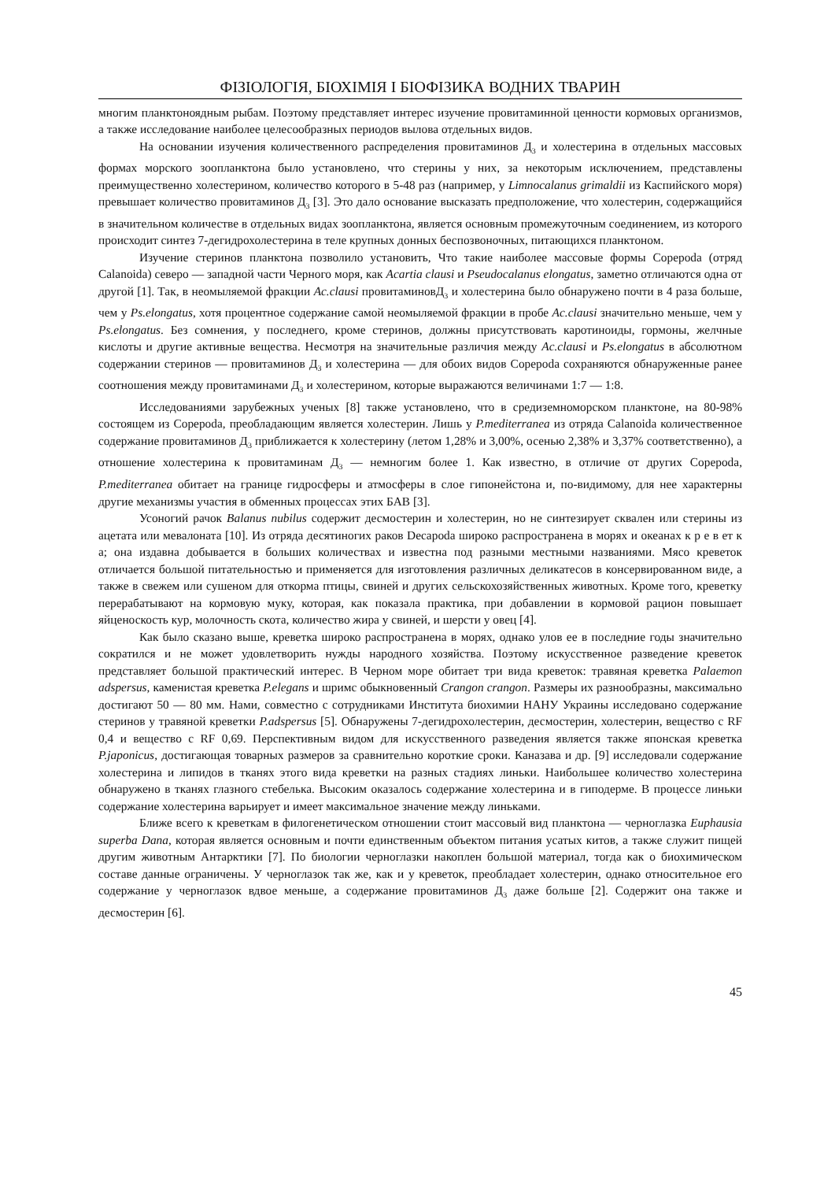ФІЗІОЛОГІЯ, БІОХІМІЯ І БІОФІЗИКА ВОДНИХ ТВАРИН
многим планктоноядным рыбам. Поэтому представляет интерес изучение провитаминной ценности кормовых организмов, а также исследование наиболее целесообразных периодов вылова отдельных видов.
На основании изучения количественного распределения провитаминов Д<sub>3</sub> и холестерина в отдельных массовых формах морского зоопланктона было установлено, что стерины у них, за некоторым исключением, представлены преимущественно холестерином, количество которого в 5-48 раз (например, у Limnocalanus grimaldii из Каспийского моря) превышает количество провитаминов Д<sub>3</sub> [3]. Это дало основание высказать предположение, что холестерин, содержащийся в значительном количестве в отдельных видах зоопланктона, является основным промежуточным соединением, из которого происходит синтез 7-дегидрохолестерина в теле крупных донных беспозвоночных, питающихся планктоном.
Изучение стеринов планктона позволило установить, Что такие наиболее массовые формы Copepoda (отряд Calanoida) северо — западной части Черного моря, как Acartia clausi и Pseudocalanus elongatus, заметно отличаются одна от другой [1]. Так, в неомыляемой фракции Ac.clausi провитаминовД<sub>3</sub> и холестерина было обнаружено почти в 4 раза больше, чем у Ps.elongatus, хотя процентное содержание самой неомыляемой фракции в пробе Ac.clausi значительно меньше, чем у Ps.elongatus. Без сомнения, у последнего, кроме стеринов, должны присутствовать каротиноиды, гормоны, желчные кислоты и другие активные вещества. Несмотря на значительные различия между Ac.clausi и Ps.elongatus в абсолютном содержании стеринов — провитаминов Д<sub>3</sub> и холестерина — для обоих видов Copepoda сохраняются обнаруженные ранее соотношения между провитаминами Д<sub>3</sub> и холестерином, которые выражаются величинами 1:7 — 1:8.
Исследованиями зарубежных ученых [8] также установлено, что в средиземноморском планктоне, на 80-98% состоящем из Copepoda, преобладающим является холестерин. Лишь у P.mediterranea из отряда Calanoida количественное содержание провитаминов Д<sub>3</sub> приближается к холестерину (летом 1,28% и 3,00%, осенью 2,38% и 3,37% соответственно), а отношение холестерина к провитаминам Д<sub>3</sub> — немногим более 1. Как известно, в отличие от других Copepoda, P.mediterranea обитает на границе гидросферы и атмосферы в слое гипонейстона и, по-видимому, для нее характерны другие механизмы участия в обменных процессах этих БАВ [3].
Усоногий рачок Balanus nubilus содержит десмостерин и холестерин, но не синтезирует сквален или стерины из ацетата или мевалоната [10]. Из отряда десятиногих раков Decapoda широко распространена в морях и океанах к р е в ет к а; она издавна добывается в больших количествах и известна под разными местными названиями. Мясо креветок отличается большой питательностью и применяется для изготовления различных деликатесов в консервированном виде, а также в свежем или сушеном для откорма птицы, свиней и других сельскохозяйственных животных. Кроме того, креветку перерабатывают на кормовую муку, которая, как показала практика, при добавлении в кормовой рацион повышает яйценоскость кур, молочность скота, количество жира у свиней, и шерсти у овец [4].
Как было сказано выше, креветка широко распространена в морях, однако улов ее в последние годы значительно сократился и не может удовлетворить нужды народного хозяйства. Поэтому искусственное разведение креветок представляет большой практический интерес. В Черном море обитает три вида креветок: травяная креветка Palaemon adspersus, каменистая креветка P.elegans и шримс обыкновенный Crangon crangon. Размеры их разнообразны, максимально достигают 50 — 80 мм. Нами, совместно с сотрудниками Института биохимии НАНУ Украины исследовано содержание стеринов у травяной креветки P.adspersus [5]. Обнаружены 7-дегидрохолестерин, десмостерин, холестерин, вещество с RF 0,4 и вещество с RF 0,69. Перспективным видом для искусственного разведения является также японская креветка P.japonicus, достигающая товарных размеров за сравнительно короткие сроки. Каназава и др. [9] исследовали содержание холестерина и липидов в тканях этого вида креветки на разных стадиях линьки. Наибольшее количество холестерина обнаружено в тканях глазного стебелька. Высоким оказалось содержание холестерина и в гиподерме. В процессе линьки содержание холестерина варьирует и имеет максимальное значение между линьками.
Ближе всего к креветкам в филогенетическом отношении стоит массовый вид планктона — черноглазка Euphausia superba Dana, которая является основным и почти единственным объектом питания усатых китов, а также служит пищей другим животным Антарктики [7]. По биологии черноглазки накоплен большой материал, тогда как о биохимическом составе данные ограничены. У черноглазок так же, как и у креветок, преобладает холестерин, однако относительное его содержание у черноглазок вдвое меньше, а содержание провитаминов Д<sub>3</sub> даже больше [2]. Содержит она также и десмостерин [6].
45